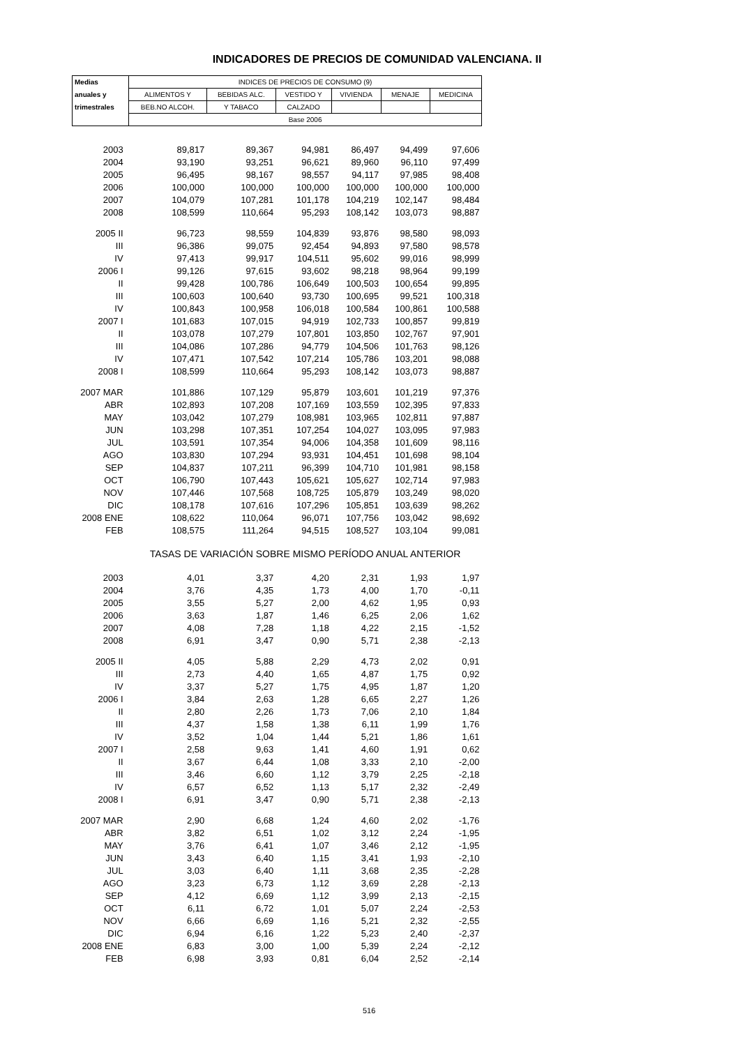INDICADORES DE PRECIOS DE COMUNIDAD VALENCIANA. II
| Medias | INDICES DE PRECIOS DE CONSUMO (9) | | | | | |
| --- | --- | --- | --- | --- | --- | --- |
| anuales y | ALIMENTOS Y | BEBIDAS ALC. | VESTIDO Y | VIVIENDA | MENAJE | MEDICINA |
| trimestrales | BEB.NO ALCOH. | Y TABACO | CALZADO | | | |
| | Base 2006 | | | | | |
| 2003 | 89,817 | 89,367 | 94,981 | 86,497 | 94,499 | 97,606 |
| 2004 | 93,190 | 93,251 | 96,621 | 89,960 | 96,110 | 97,499 |
| 2005 | 96,495 | 98,167 | 98,557 | 94,117 | 97,985 | 98,408 |
| 2006 | 100,000 | 100,000 | 100,000 | 100,000 | 100,000 | 100,000 |
| 2007 | 104,079 | 107,281 | 101,178 | 104,219 | 102,147 | 98,484 |
| 2008 | 108,599 | 110,664 | 95,293 | 108,142 | 103,073 | 98,887 |
| 2005 II | 96,723 | 98,559 | 104,839 | 93,876 | 98,580 | 98,093 |
| III | 96,386 | 99,075 | 92,454 | 94,893 | 97,580 | 98,578 |
| IV | 97,413 | 99,917 | 104,511 | 95,602 | 99,016 | 98,999 |
| 2006 I | 99,126 | 97,615 | 93,602 | 98,218 | 98,964 | 99,199 |
| II | 99,428 | 100,786 | 106,649 | 100,503 | 100,654 | 99,895 |
| III | 100,603 | 100,640 | 93,730 | 100,695 | 99,521 | 100,318 |
| IV | 100,843 | 100,958 | 106,018 | 100,584 | 100,861 | 100,588 |
| 2007 I | 101,683 | 107,015 | 94,919 | 102,733 | 100,857 | 99,819 |
| II | 103,078 | 107,279 | 107,801 | 103,850 | 102,767 | 97,901 |
| III | 104,086 | 107,286 | 94,779 | 104,506 | 101,763 | 98,126 |
| IV | 107,471 | 107,542 | 107,214 | 105,786 | 103,201 | 98,088 |
| 2008 I | 108,599 | 110,664 | 95,293 | 108,142 | 103,073 | 98,887 |
| 2007 MAR | 101,886 | 107,129 | 95,879 | 103,601 | 101,219 | 97,376 |
| ABR | 102,893 | 107,208 | 107,169 | 103,559 | 102,395 | 97,833 |
| MAY | 103,042 | 107,279 | 108,981 | 103,965 | 102,811 | 97,887 |
| JUN | 103,298 | 107,351 | 107,254 | 104,027 | 103,095 | 97,983 |
| JUL | 103,591 | 107,354 | 94,006 | 104,358 | 101,609 | 98,116 |
| AGO | 103,830 | 107,294 | 93,931 | 104,451 | 101,698 | 98,104 |
| SEP | 104,837 | 107,211 | 96,399 | 104,710 | 101,981 | 98,158 |
| OCT | 106,790 | 107,443 | 105,621 | 105,627 | 102,714 | 97,983 |
| NOV | 107,446 | 107,568 | 108,725 | 105,879 | 103,249 | 98,020 |
| DIC | 108,178 | 107,616 | 107,296 | 105,851 | 103,639 | 98,262 |
| 2008 ENE | 108,622 | 110,064 | 96,071 | 107,756 | 103,042 | 98,692 |
| FEB | 108,575 | 111,264 | 94,515 | 108,527 | 103,104 | 99,081 |
| | TASAS DE VARIACIÓN SOBRE MISMO PERÍODO ANUAL ANTERIOR | | | | | |
| 2003 | 4,01 | 3,37 | 4,20 | 2,31 | 1,93 | 1,97 |
| 2004 | 3,76 | 4,35 | 1,73 | 4,00 | 1,70 | -0,11 |
| 2005 | 3,55 | 5,27 | 2,00 | 4,62 | 1,95 | 0,93 |
| 2006 | 3,63 | 1,87 | 1,46 | 6,25 | 2,06 | 1,62 |
| 2007 | 4,08 | 7,28 | 1,18 | 4,22 | 2,15 | -1,52 |
| 2008 | 6,91 | 3,47 | 0,90 | 5,71 | 2,38 | -2,13 |
| 2005 II | 4,05 | 5,88 | 2,29 | 4,73 | 2,02 | 0,91 |
| III | 2,73 | 4,40 | 1,65 | 4,87 | 1,75 | 0,92 |
| IV | 3,37 | 5,27 | 1,75 | 4,95 | 1,87 | 1,20 |
| 2006 I | 3,84 | 2,63 | 1,28 | 6,65 | 2,27 | 1,26 |
| II | 2,80 | 2,26 | 1,73 | 7,06 | 2,10 | 1,84 |
| III | 4,37 | 1,58 | 1,38 | 6,11 | 1,99 | 1,76 |
| IV | 3,52 | 1,04 | 1,44 | 5,21 | 1,86 | 1,61 |
| 2007 I | 2,58 | 9,63 | 1,41 | 4,60 | 1,91 | 0,62 |
| II | 3,67 | 6,44 | 1,08 | 3,33 | 2,10 | -2,00 |
| III | 3,46 | 6,60 | 1,12 | 3,79 | 2,25 | -2,18 |
| IV | 6,57 | 6,52 | 1,13 | 5,17 | 2,32 | -2,49 |
| 2008 I | 6,91 | 3,47 | 0,90 | 5,71 | 2,38 | -2,13 |
| 2007 MAR | 2,90 | 6,68 | 1,24 | 4,60 | 2,02 | -1,76 |
| ABR | 3,82 | 6,51 | 1,02 | 3,12 | 2,24 | -1,95 |
| MAY | 3,76 | 6,41 | 1,07 | 3,46 | 2,12 | -1,95 |
| JUN | 3,43 | 6,40 | 1,15 | 3,41 | 1,93 | -2,10 |
| JUL | 3,03 | 6,40 | 1,11 | 3,68 | 2,35 | -2,28 |
| AGO | 3,23 | 6,73 | 1,12 | 3,69 | 2,28 | -2,13 |
| SEP | 4,12 | 6,69 | 1,12 | 3,99 | 2,13 | -2,15 |
| OCT | 6,11 | 6,72 | 1,01 | 5,07 | 2,24 | -2,53 |
| NOV | 6,66 | 6,69 | 1,16 | 5,21 | 2,32 | -2,55 |
| DIC | 6,94 | 6,16 | 1,22 | 5,23 | 2,40 | -2,37 |
| 2008 ENE | 6,83 | 3,00 | 1,00 | 5,39 | 2,24 | -2,12 |
| FEB | 6,98 | 3,93 | 0,81 | 6,04 | 2,52 | -2,14 |
516